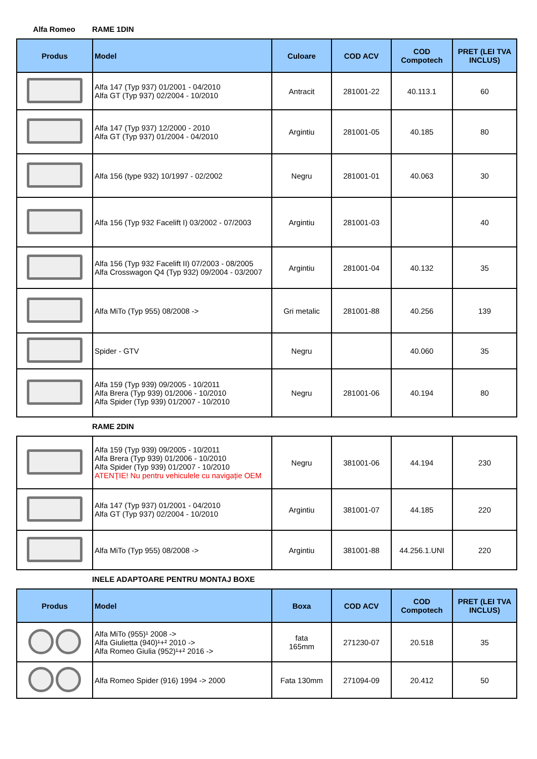Alfa Romeo RAME 1DIN
| Produs | Model | Culoare | COD ACV | COD Compotech | PRET (LEI TVA INCLUS) |
| --- | --- | --- | --- | --- | --- |
| | Alfa 147 (Typ 937) 01/2001 - 04/2010 Alfa GT (Typ 937) 02/2004 - 10/2010 | Antracit | 281001-22 | 40.113.1 | 60 |
| | Alfa 147 (Typ 937) 12/2000 - 2010 Alfa GT (Typ 937) 01/2004 - 04/2010 | Argintiu | 281001-05 | 40.185 | 80 |
| | Alfa 156 (type 932) 10/1997 - 02/2002 | Negru | 281001-01 | 40.063 | 30 |
| | Alfa 156 (Typ 932 Facelift I) 03/2002 - 07/2003 | Argintiu | 281001-03 | | 40 |
| | Alfa 156 (Typ 932 Facelift II) 07/2003 - 08/2005 Alfa Crosswagon Q4 (Typ 932) 09/2004 - 03/2007 | Argintiu | 281001-04 | 40.132 | 35 |
| | Alfa MiTo (Typ 955) 08/2008 -> | Gri metalic | 281001-88 | 40.256 | 139 |
| | Spider - GTV | Negru | | 40.060 | 35 |
| | Alfa 159 (Typ 939) 09/2005 - 10/2011 Alfa Brera (Typ 939) 01/2006 - 10/2010 Alfa Spider (Typ 939) 01/2007 - 10/2010 | Negru | 281001-06 | 40.194 | 80 |
RAME 2DIN
| | Alfa 159 (Typ 939) 09/2005 - 10/2011 Alfa Brera (Typ 939) 01/2006 - 10/2010 Alfa Spider (Typ 939) 01/2007 - 10/2010 ATENŢIE! Nu pentru vehiculele cu navigație OEM | Negru | 381001-06 | 44.194 | 230 |
| | Alfa 147 (Typ 937) 01/2001 - 04/2010 Alfa GT (Typ 937) 02/2004 - 10/2010 | Argintiu | 381001-07 | 44.185 | 220 |
| | Alfa MiTo (Typ 955) 08/2008 -> | Argintiu | 381001-88 | 44.256.1.UNI | 220 |
INELE ADAPTOARE PENTRU MONTAJ BOXE
| Produs | Model | Boxa | COD ACV | COD Compotech | PRET (LEI TVA INCLUS) |
| --- | --- | --- | --- | --- | --- |
| | Alfa MiTo (955)¹ 2008 -> Alfa Giulietta (940)¹+² 2010 -> Alfa Romeo Giulia (952)¹+² 2016 -> | fata 165mm | 271230-07 | 20.518 | 35 |
| | Alfa Romeo Spider (916) 1994 -> 2000 | Fata 130mm | 271094-09 | 20.412 | 50 |